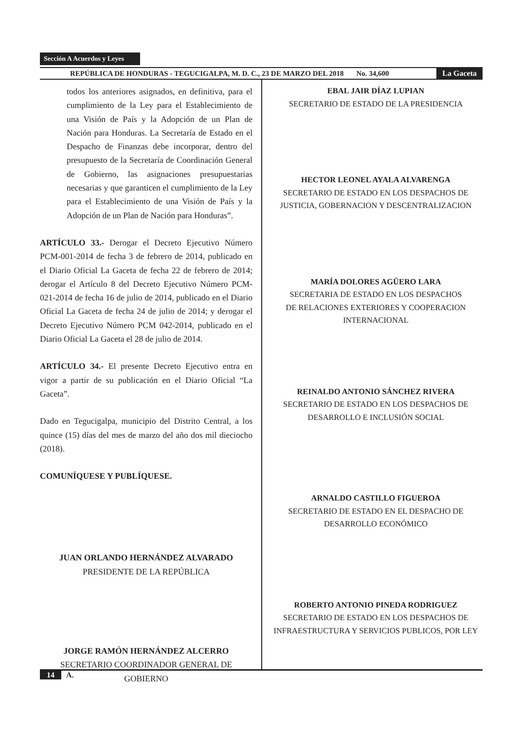Sección A Acuerdos y Leyes
REPÚBLICA DE HONDURAS - TEGUCIGALPA, M. D. C., 23 DE MARZO DEL 2018 No. 34,600 La Gaceta
todos los anteriores asignados, en definitiva, para el cumplimiento de la Ley para el Establecimiento de una Visión de País y la Adopción de un Plan de Nación para Honduras. La Secretaría de Estado en el Despacho de Finanzas debe incorporar, dentro del presupuesto de la Secretaría de Coordinación General de Gobierno, las asignaciones presupuestarias necesarias y que garanticen el cumplimiento de la Ley para el Establecimiento de una Visión de País y la Adopción de un Plan de Nación para Honduras”.
ARTÍCULO 33.- Derogar el Decreto Ejecutivo Número PCM-001-2014 de fecha 3 de febrero de 2014, publicado en el Diario Oficial La Gaceta de fecha 22 de febrero de 2014; derogar el Artículo 8 del Decreto Ejecutivo Número PCM-021-2014 de fecha 16 de julio de 2014, publicado en el Diario Oficial La Gaceta de fecha 24 de julio de 2014; y derogar el Decreto Ejecutivo Número PCM 042-2014, publicado en el Diario Oficial La Gaceta el 28 de julio de 2014.
ARTÍCULO 34.- El presente Decreto Ejecutivo entra en vigor a partir de su publicación en el Diario Oficial “La Gaceta”.
Dado en Tegucigalpa, municipio del Distrito Central, a los quince (15) días del mes de marzo del año dos mil dieciocho (2018).
COMUNÍQUESE Y PUBLÍQUESE.
JUAN ORLANDO HERNÁNDEZ ALVARADO
PRESIDENTE DE LA REPÚBLICA
JORGE RAMÓN HERNÁNDEZ ALCERRO
SECRETARIO COORDINADOR GENERAL DE GOBIERNO
EBAL JAIR DÍAZ LUPIAN
SECRETARIO DE ESTADO DE LA PRESIDENCIA
HECTOR LEONEL AYALA ALVARENGA
SECRETARIO DE ESTADO EN LOS DESPACHOS DE JUSTICIA, GOBERNACION Y DESCENTRALIZACION
MARÍA DOLORES AGÜERO LARA
SECRETARIA DE ESTADO EN LOS DESPACHOS
DE RELACIONES EXTERIORES Y COOPERACION
INTERNACIONAL
REINALDO ANTONIO SÁNCHEZ RIVERA
SECRETARIO DE ESTADO EN LOS DESPACHOS DE
DESARROLLO E INCLUSIÓN SOCIAL
ARNALDO CASTILLO FIGUEROA
SECRETARIO DE ESTADO EN EL DESPACHO DE
DESARROLLO ECONÓMICO
ROBERTO ANTONIO PINEDA RODRIGUEZ
SECRETARIO DE ESTADO EN LOS DESPACHOS DE
INFRAESTRUCTURA Y SERVICIOS PUBLICOS, POR LEY
14 A.